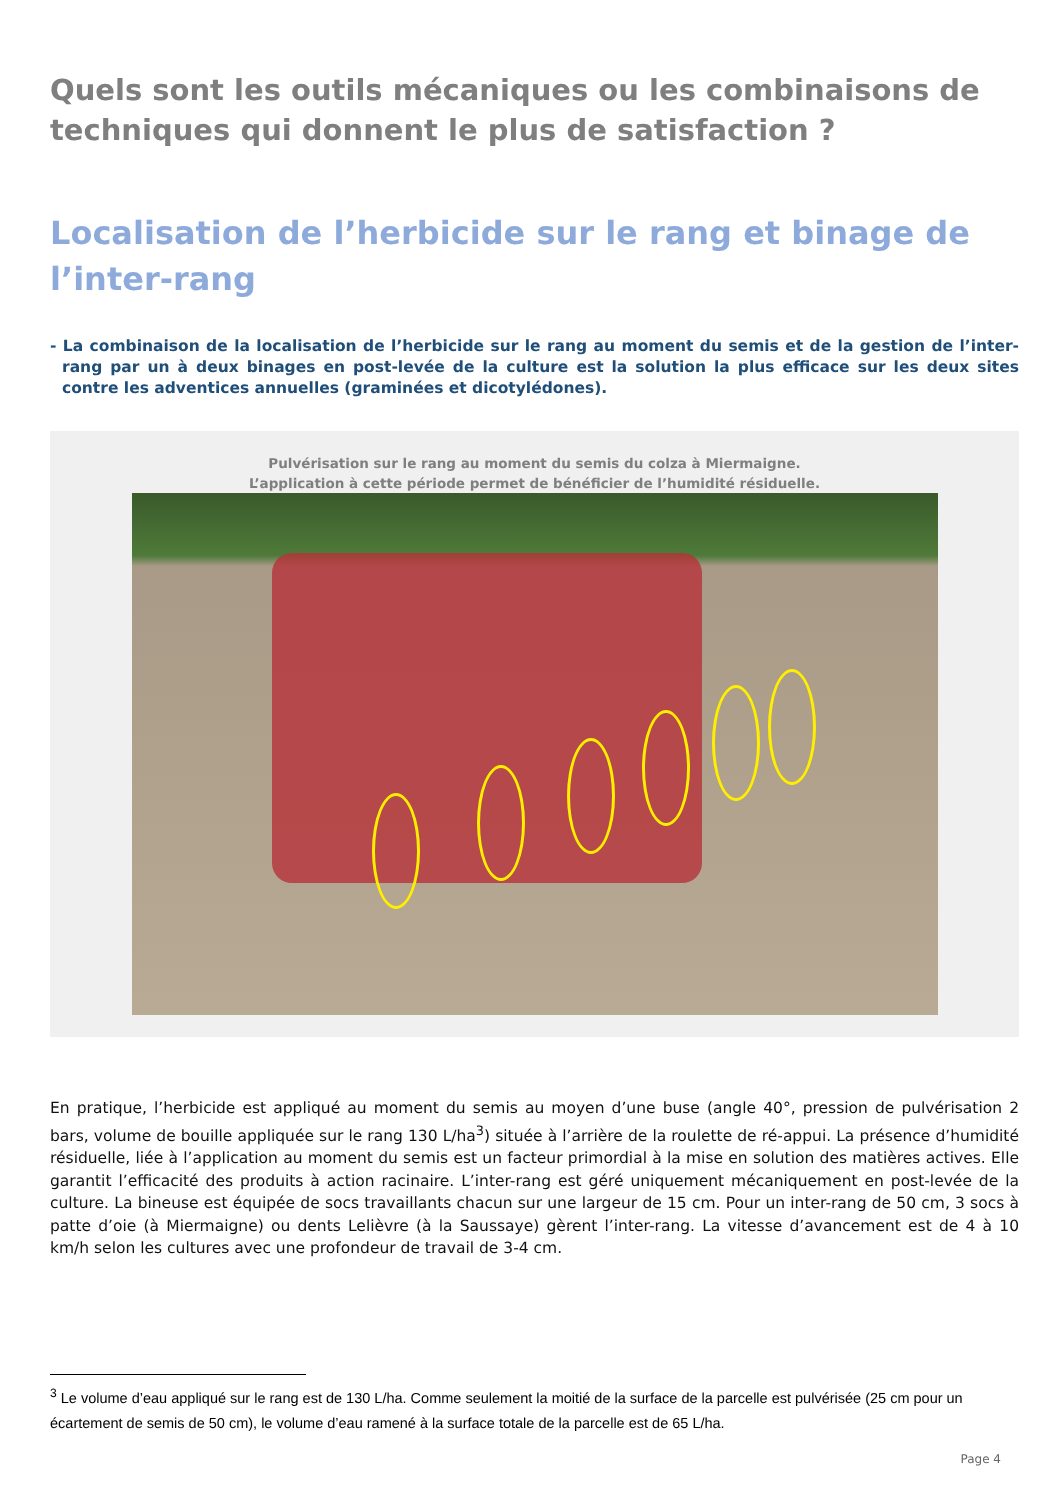Quels sont les outils mécaniques ou les combinaisons de techniques qui donnent le plus de satisfaction ?
Localisation de l’herbicide sur le rang et binage de l’inter-rang
- La combinaison de la localisation de l’herbicide sur le rang au moment du semis et de la gestion de l’inter-rang par un à deux binages en post-levée de la culture est la solution la plus efficace sur les deux sites contre les adventices annuelles (graminées et dicotylédones).
Pulvérisation sur le rang au moment du semis du colza à Miermaigne.
L’application à cette période permet de bénéficier de l’humidité résiduelle.
En pratique, l’herbicide est appliqué au moment du semis au moyen d’une buse (angle 40°, pression de pulvérisation 2 bars, volume de bouille appliquée sur le rang 130 L/ha<sup>3</sup>) située à l’arrière de la roulette de ré-appui. La présence d’humidité résiduelle, liée à l’application au moment du semis est un facteur primordial à la mise en solution des matières actives. Elle garantit l’efficacité des produits à action racinaire. L’inter-rang est géré uniquement mécaniquement en post-levée de la culture. La bineuse est équipée de socs travaillants chacun sur une largeur de 15 cm. Pour un inter-rang de 50 cm, 3 socs à patte d’oie (à Miermaigne) ou dents Lelièvre (à la Saussaye) gèrent l’inter-rang. La vitesse d’avancement est de 4 à 10 km/h selon les cultures avec une profondeur de travail de 3-4 cm.
<sup>3</sup> Le volume d’eau appliqué sur le rang est de 130 L/ha. Comme seulement la moitié de la surface de la parcelle est pulvérisée (25 cm pour un écartement de semis de 50 cm), le volume d’eau ramené à la surface totale de la parcelle est de 65 L/ha.
Page 4